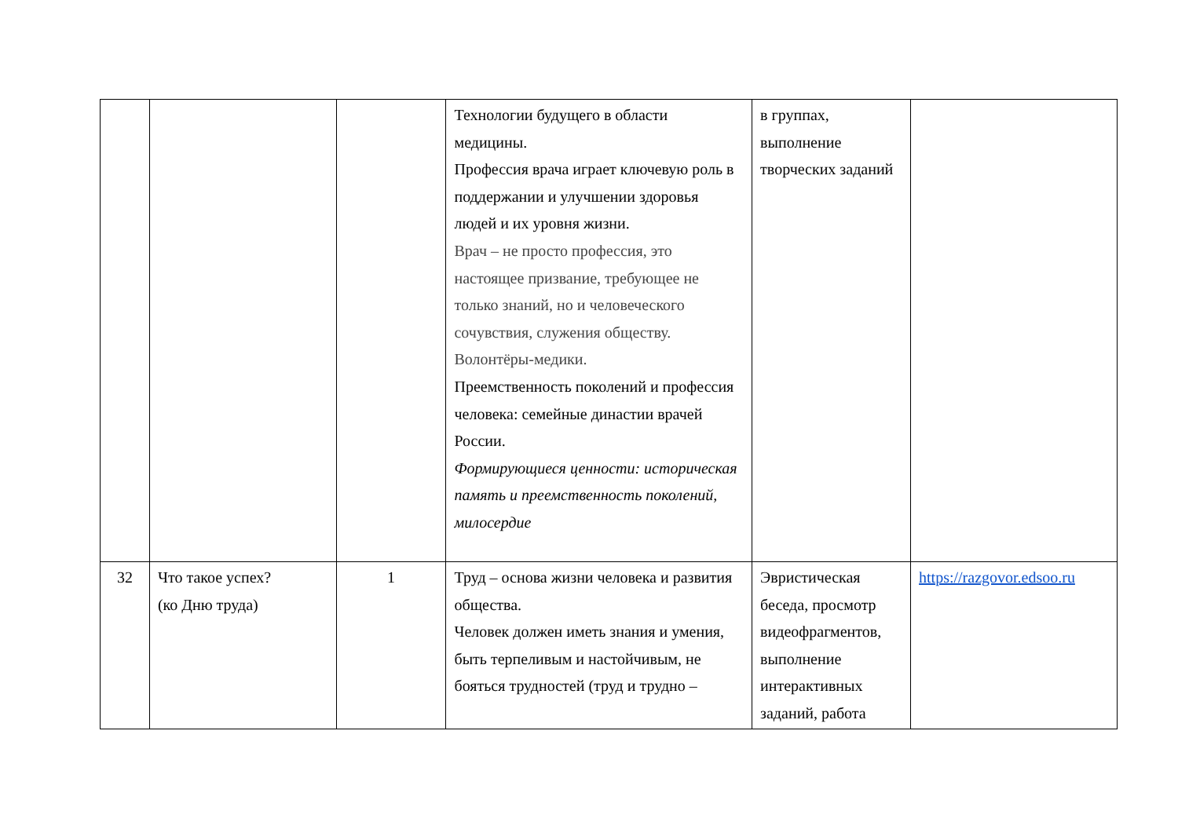| | | | Технологии будущего в области медицины. Профессия врача играет ключевую роль в поддержании и улучшении здоровья людей и их уровня жизни. Врач – не просто профессия, это настоящее призвание, требующее не только знаний, но и человеческого сочувствия, служения обществу. Волонтёры-медики. Преемственность поколений и профессия человека: семейные династии врачей России. Формирующиеся ценности: историческая память и преемственность поколений, милосердие | в группах, выполнение творческих заданий | |
| 32 | Что такое успех? (ко Дню труда) | 1 | Труд – основа жизни человека и развития общества. Человек должен иметь знания и умения, быть терпеливым и настойчивым, не бояться трудностей (труд и трудно – | Эвристическая беседа, просмотр видеофрагментов, выполнение интерактивных заданий, работа | https://razgovor.edsoo.ru |